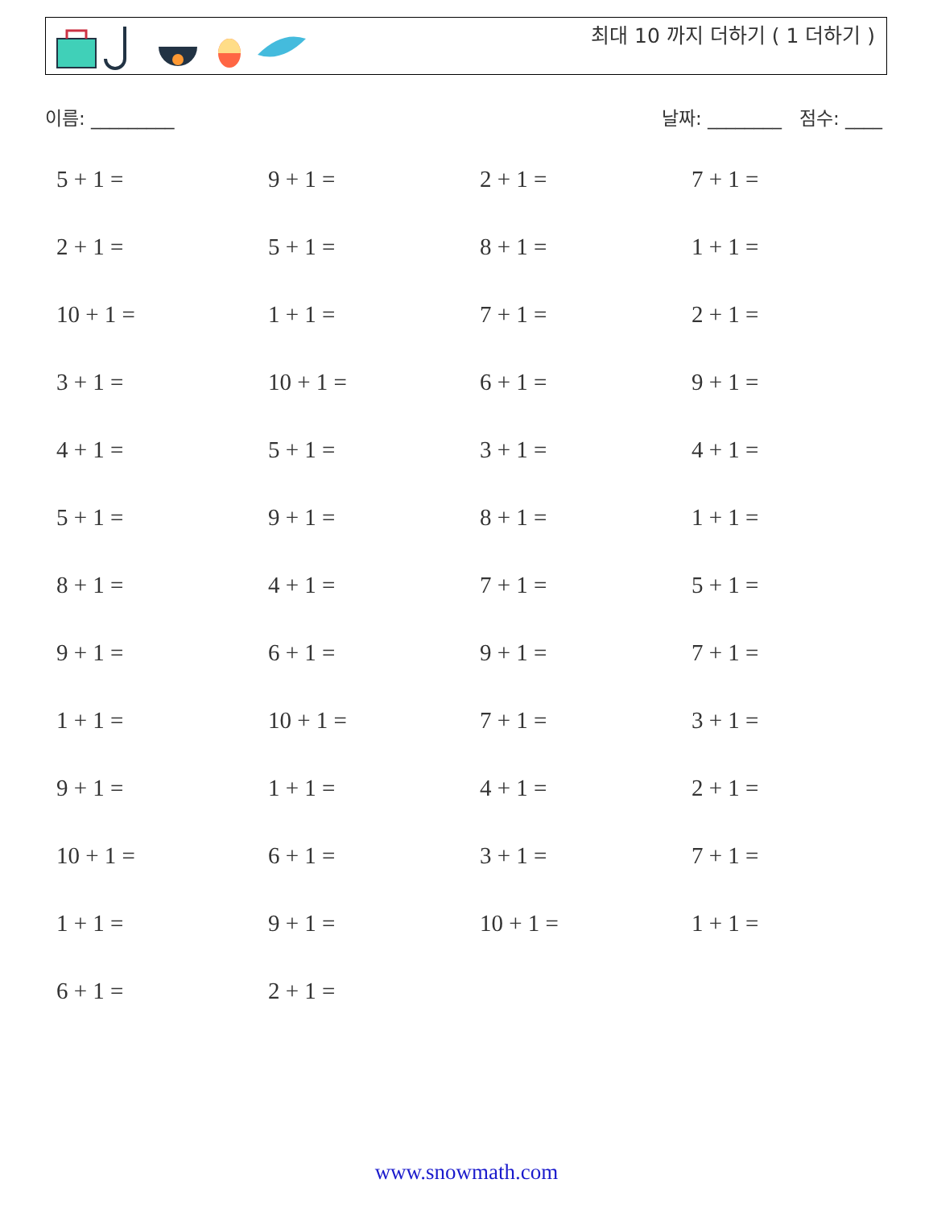최대 10 까지 더하기 ( 1 더하기 )
이름: _________ 날짜: ________ 점수: ____
| 5 + 1 = | 9 + 1 = | 2 + 1 = | 7 + 1 = |
| 2 + 1 = | 5 + 1 = | 8 + 1 = | 1 + 1 = |
| 10 + 1 = | 1 + 1 = | 7 + 1 = | 2 + 1 = |
| 3 + 1 = | 10 + 1 = | 6 + 1 = | 9 + 1 = |
| 4 + 1 = | 5 + 1 = | 3 + 1 = | 4 + 1 = |
| 5 + 1 = | 9 + 1 = | 8 + 1 = | 1 + 1 = |
| 8 + 1 = | 4 + 1 = | 7 + 1 = | 5 + 1 = |
| 9 + 1 = | 6 + 1 = | 9 + 1 = | 7 + 1 = |
| 1 + 1 = | 10 + 1 = | 7 + 1 = | 3 + 1 = |
| 9 + 1 = | 1 + 1 = | 4 + 1 = | 2 + 1 = |
| 10 + 1 = | 6 + 1 = | 3 + 1 = | 7 + 1 = |
| 1 + 1 = | 9 + 1 = | 10 + 1 = | 1 + 1 = |
| 6 + 1 = | 2 + 1 = | | |
www.snowmath.com